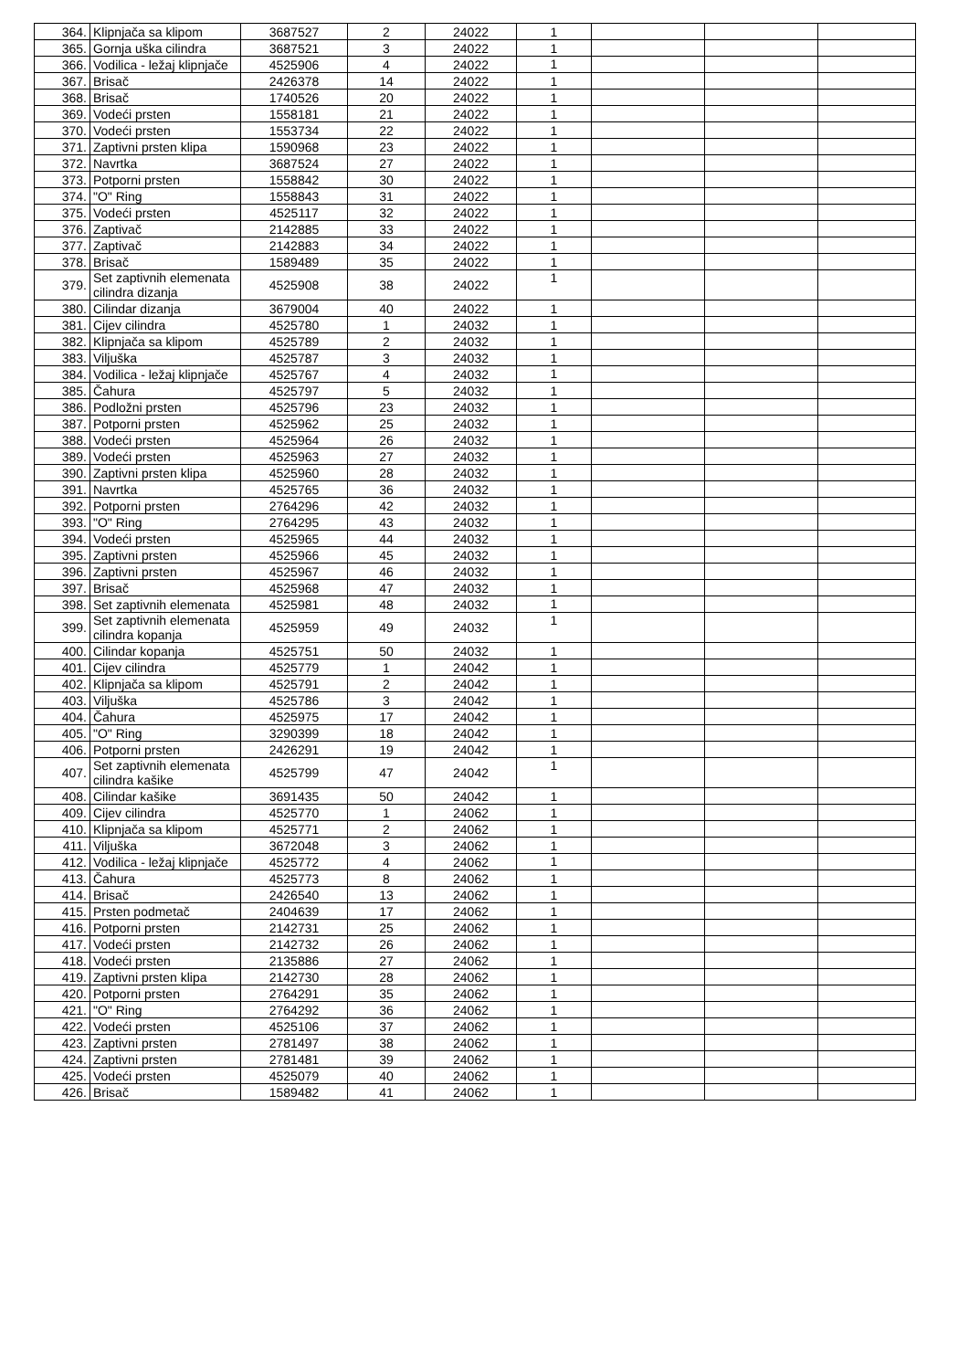| 364. | Klipnjača sa klipom | 3687527 | 2 | 24022 | 1 | | | |
| 365. | Gornja uška cilindra | 3687521 | 3 | 24022 | 1 | | | |
| 366. | Vodilica - ležaj klipnjače | 4525906 | 4 | 24022 | 1 | | | |
| 367. | Brisač | 2426378 | 14 | 24022 | 1 | | | |
| 368. | Brisač | 1740526 | 20 | 24022 | 1 | | | |
| 369. | Vodeći prsten | 1558181 | 21 | 24022 | 1 | | | |
| 370. | Vodeći prsten | 1553734 | 22 | 24022 | 1 | | | |
| 371. | Zaptivni prsten klipa | 1590968 | 23 | 24022 | 1 | | | |
| 372. | Navrtka | 3687524 | 27 | 24022 | 1 | | | |
| 373. | Potporni prsten | 1558842 | 30 | 24022 | 1 | | | |
| 374. | "O" Ring | 1558843 | 31 | 24022 | 1 | | | |
| 375. | Vodeći prsten | 4525117 | 32 | 24022 | 1 | | | |
| 376. | Zaptivač | 2142885 | 33 | 24022 | 1 | | | |
| 377. | Zaptivač | 2142883 | 34 | 24022 | 1 | | | |
| 378. | Brisač | 1589489 | 35 | 24022 | 1 | | | |
| 379. | Set zaptivnih elemenata cilindra dizanja | 4525908 | 38 | 24022 | 1 | | | |
| 380. | Cilindar dizanja | 3679004 | 40 | 24022 | 1 | | | |
| 381. | Cijev cilindra | 4525780 | 1 | 24032 | 1 | | | |
| 382. | Klipnjača sa klipom | 4525789 | 2 | 24032 | 1 | | | |
| 383. | Viljuška | 4525787 | 3 | 24032 | 1 | | | |
| 384. | Vodilica - ležaj klipnjače | 4525767 | 4 | 24032 | 1 | | | |
| 385. | Čahura | 4525797 | 5 | 24032 | 1 | | | |
| 386. | Podložni prsten | 4525796 | 23 | 24032 | 1 | | | |
| 387. | Potporni prsten | 4525962 | 25 | 24032 | 1 | | | |
| 388. | Vodeći prsten | 4525964 | 26 | 24032 | 1 | | | |
| 389. | Vodeći prsten | 4525963 | 27 | 24032 | 1 | | | |
| 390. | Zaptivni prsten klipa | 4525960 | 28 | 24032 | 1 | | | |
| 391. | Navrtka | 4525765 | 36 | 24032 | 1 | | | |
| 392. | Potporni prsten | 2764296 | 42 | 24032 | 1 | | | |
| 393. | "O" Ring | 2764295 | 43 | 24032 | 1 | | | |
| 394. | Vodeći prsten | 4525965 | 44 | 24032 | 1 | | | |
| 395. | Zaptivni prsten | 4525966 | 45 | 24032 | 1 | | | |
| 396. | Zaptivni prsten | 4525967 | 46 | 24032 | 1 | | | |
| 397. | Brisač | 4525968 | 47 | 24032 | 1 | | | |
| 398. | Set zaptivnih elemenata | 4525981 | 48 | 24032 | 1 | | | |
| 399. | Set zaptivnih elemenata cilindra kopanja | 4525959 | 49 | 24032 | 1 | | | |
| 400. | Cilindar kopanja | 4525751 | 50 | 24032 | 1 | | | |
| 401. | Cijev cilindra | 4525779 | 1 | 24042 | 1 | | | |
| 402. | Klipnjača sa klipom | 4525791 | 2 | 24042 | 1 | | | |
| 403. | Viljuška | 4525786 | 3 | 24042 | 1 | | | |
| 404. | Čahura | 4525975 | 17 | 24042 | 1 | | | |
| 405. | "O" Ring | 3290399 | 18 | 24042 | 1 | | | |
| 406. | Potporni prsten | 2426291 | 19 | 24042 | 1 | | | |
| 407. | Set zaptivnih elemenata cilindra kašike | 4525799 | 47 | 24042 | 1 | | | |
| 408. | Cilindar kašike | 3691435 | 50 | 24042 | 1 | | | |
| 409. | Cijev cilindra | 4525770 | 1 | 24062 | 1 | | | |
| 410. | Klipnjača sa klipom | 4525771 | 2 | 24062 | 1 | | | |
| 411. | Viljuška | 3672048 | 3 | 24062 | 1 | | | |
| 412. | Vodilica - ležaj klipnjače | 4525772 | 4 | 24062 | 1 | | | |
| 413. | Čahura | 4525773 | 8 | 24062 | 1 | | | |
| 414. | Brisač | 2426540 | 13 | 24062 | 1 | | | |
| 415. | Prsten podmetač | 2404639 | 17 | 24062 | 1 | | | |
| 416. | Potporni prsten | 2142731 | 25 | 24062 | 1 | | | |
| 417. | Vodeći prsten | 2142732 | 26 | 24062 | 1 | | | |
| 418. | Vodeći prsten | 2135886 | 27 | 24062 | 1 | | | |
| 419. | Zaptivni prsten klipa | 2142730 | 28 | 24062 | 1 | | | |
| 420. | Potporni prsten | 2764291 | 35 | 24062 | 1 | | | |
| 421. | "O" Ring | 2764292 | 36 | 24062 | 1 | | | |
| 422. | Vodeći prsten | 4525106 | 37 | 24062 | 1 | | | |
| 423. | Zaptivni prsten | 2781497 | 38 | 24062 | 1 | | | |
| 424. | Zaptivni prsten | 2781481 | 39 | 24062 | 1 | | | |
| 425. | Vodeći prsten | 4525079 | 40 | 24062 | 1 | | | |
| 426. | Brisač | 1589482 | 41 | 24062 | 1 | | | |